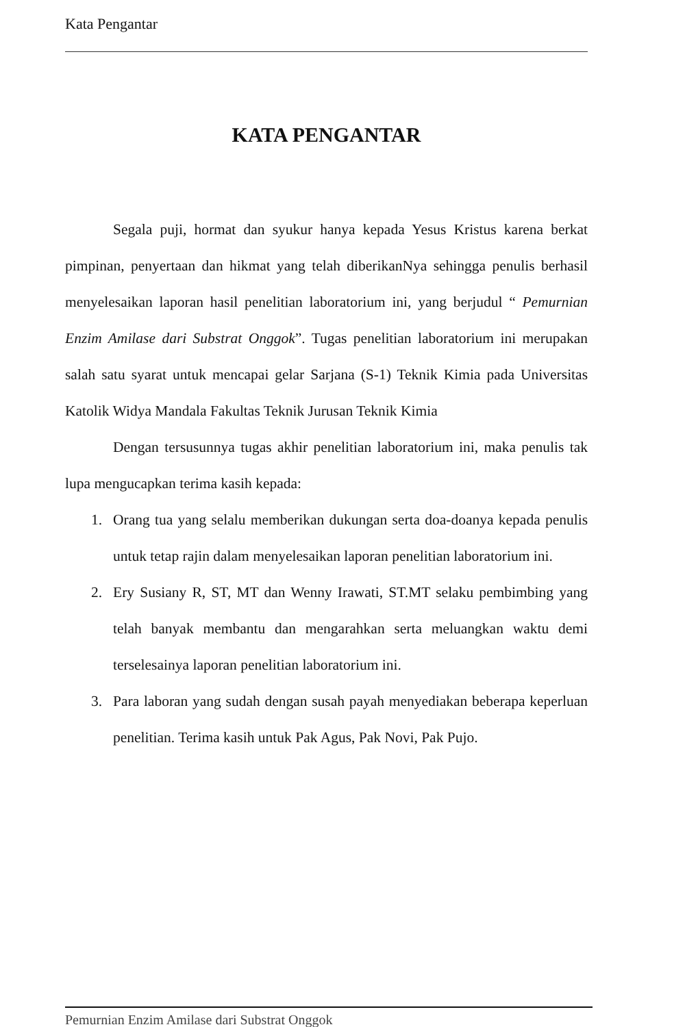Kata Pengantar
KATA PENGANTAR
Segala puji, hormat dan syukur hanya kepada Yesus Kristus karena berkat pimpinan, penyertaan dan hikmat yang telah diberikanNya sehingga penulis berhasil menyelesaikan laporan hasil penelitian laboratorium ini, yang berjudul “ Pemurnian Enzim Amilase dari Substrat Onggok”. Tugas penelitian laboratorium ini merupakan salah satu syarat untuk mencapai gelar Sarjana (S-1) Teknik Kimia pada Universitas Katolik Widya Mandala Fakultas Teknik Jurusan Teknik Kimia
Dengan tersusunnya tugas akhir penelitian laboratorium ini, maka penulis tak lupa mengucapkan terima kasih kepada:
1. Orang tua yang selalu memberikan dukungan serta doa-doanya kepada penulis untuk tetap rajin dalam menyelesaikan laporan penelitian laboratorium ini.
2. Ery Susiany R, ST, MT dan Wenny Irawati, ST.MT selaku pembimbing yang telah banyak membantu dan mengarahkan serta meluangkan waktu demi terselesainya laporan penelitian laboratorium ini.
3. Para laboran yang sudah dengan susah payah menyediakan beberapa keperluan penelitian. Terima kasih untuk Pak Agus, Pak Novi, Pak Pujo.
Pemurnian Enzim Amilase dari Substrat Onggok